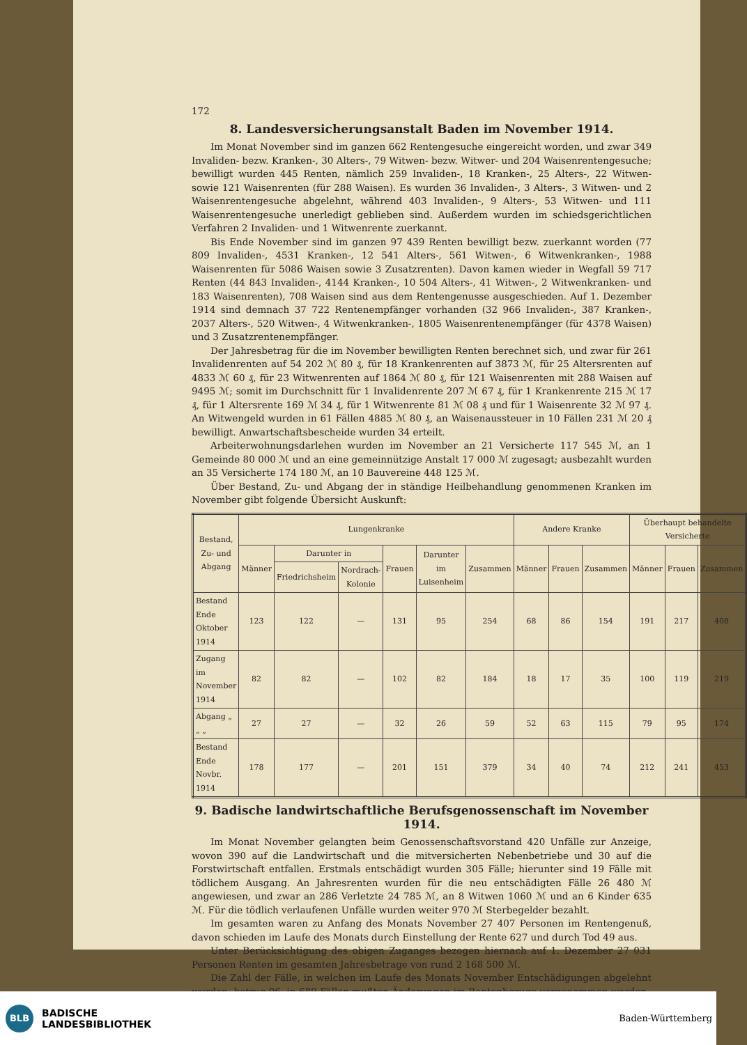172
8. Landesversicherungsanstalt Baden im November 1914.
Im Monat November sind im ganzen 662 Rentengesuche eingereicht worden, und zwar 349 Invaliden- bezw. Kranken-, 30 Alters-, 79 Witwen- bezw. Witwer- und 204 Waisenrentengesuche; bewilligt wurden 445 Renten, nämlich 259 Invaliden-, 18 Kranken-, 25 Alters-, 22 Witwen- sowie 121 Waisenrenten (für 288 Waisen). Es wurden 36 Invaliden-, 3 Alters-, 3 Witwen- und 2 Waisenrentengesuche abgelehnt, während 403 Invaliden-, 9 Alters-, 53 Witwen- und 111 Waisenrentengesuche unerledigt geblieben sind. Außerdem wurden im schiedsgerichtlichen Verfahren 2 Invaliden- und 1 Witwenrente zuerkannt.
Bis Ende November sind im ganzen 97 439 Renten bewilligt bezw. zuerkannt worden (77 809 Invaliden-, 4531 Kranken-, 12 541 Alters-, 561 Witwen-, 6 Witwenkranken-, 1988 Waisenrenten für 5086 Waisen sowie 3 Zusatzrenten). Davon kamen wieder in Wegfall 59 717 Renten (44 843 Invaliden-, 4144 Kranken-, 10 504 Alters-, 41 Witwen-, 2 Witwenkranken- und 183 Waisenrenten), 708 Waisen sind aus dem Rentengenusse ausgeschieden. Auf 1. Dezember 1914 sind demnach 37 722 Rentenempfänger vorhanden (32 966 Invaliden-, 387 Kranken-, 2037 Alters-, 520 Witwen-, 4 Witwenkranken-, 1805 Waisenrentenempfänger (für 4378 Waisen) und 3 Zusatzrentenempfänger.
Der Jahresbetrag für die im November bewilligten Renten berechnet sich, und zwar für 261 Invalidenrenten auf 54 202 ℳ 80 ₰, für 18 Krankenrenten auf 3873 ℳ, für 25 Altersrenten auf 4833 ℳ 60 ₰, für 23 Witwenrenten auf 1864 ℳ 80 ₰, für 121 Waisenrenten mit 288 Waisen auf 9495 ℳ; somit im Durchschnitt für 1 Invalidenrente 207 ℳ 67 ₰, für 1 Krankenrente 215 ℳ 17 ₰, für 1 Altersrente 169 ℳ 34 ₰, für 1 Witwenrente 81 ℳ 08 ₰ und für 1 Waisenrente 32 ℳ 97 ₰. An Witwengeld wurden in 61 Fällen 4885 ℳ 80 ₰, an Waisenaussteuer in 10 Fällen 231 ℳ 20 ₰ bewilligt. Anwartschaftsbescheide wurden 34 erteilt.
Arbeiterwohnungsdarlehen wurden im November an 21 Versicherte 117 545 ℳ, an 1 Gemeinde 80 000 ℳ und an eine gemeinnützige Anstalt 17 000 ℳ zugesagt; ausbezahlt wurden an 35 Versicherte 174 180 ℳ, an 10 Bauvereine 448 125 ℳ.
Über Bestand, Zu- und Abgang der in ständige Heilbehandlung genommenen Kranken im November gibt folgende Übersicht Auskunft:
| Bestand, Zu- und Abgang | Lungenkranke | | | | | | Andere Kranke | | | Überhaupt behandelte Versicherte | | |
| --- | --- | --- | --- | --- | --- | --- | --- | --- | --- | --- | --- | --- |
| | Männer | Darunter in | | Frauen | Darunter im Luisenheim | Zusammen | Männer | Frauen | Zusammen | Männer | Frauen | Zusammen |
| | | Friedrichsheim | Nordrach-Kolonie | | | | | | | | | |
| Bestand Ende Oktober 1914 | 123 | 122 | — | 131 | 95 | 254 | 68 | 86 | 154 | 191 | 217 | 408 |
| Zugang im November 1914 | 82 | 82 | — | 102 | 82 | 184 | 18 | 17 | 35 | 100 | 119 | 219 |
| Abgang „ „ „ | 27 | 27 | — | 32 | 26 | 59 | 52 | 63 | 115 | 79 | 95 | 174 |
| Bestand Ende Novbr. 1914 | 178 | 177 | — | 201 | 151 | 379 | 34 | 40 | 74 | 212 | 241 | 453 |
9. Badische landwirtschaftliche Berufsgenossenschaft im November 1914.
Im Monat November gelangten beim Genossenschaftsvorstand 420 Unfälle zur Anzeige, wovon 390 auf die Landwirtschaft und die mitversicherten Nebenbetriebe und 30 auf die Forstwirtschaft entfallen. Erstmals entschädigt wurden 305 Fälle; hierunter sind 19 Fälle mit tödlichem Ausgang. An Jahresrenten wurden für die neu entschädigten Fälle 26 480 ℳ angewiesen, und zwar an 286 Verletzte 24 785 ℳ, an 8 Witwen 1060 ℳ und an 6 Kinder 635 ℳ. Für die tödlich verlaufenen Unfälle wurden weiter 970 ℳ Sterbegelder bezahlt.
Im gesamten waren zu Anfang des Monats November 27 407 Personen im Rentengenuß, davon schieden im Laufe des Monats durch Einstellung der Rente 627 und durch Tod 49 aus.
Unter Berücksichtigung des obigen Zuganges bezogen hiernach auf 1. Dezember 27 031 Personen Renten im gesamten Jahresbetrage von rund 2 168 500 ℳ.
Die Zahl der Fälle, in welchen im Laufe des Monats November Entschädigungen abgelehnt wurden, betrug 96; in 689 Fällen mußten Änderungen im Rentenbezuge vorgenommen werden.
BLB
BADISCHE
LANDESBIBLIOTHEK
Baden-Württemberg